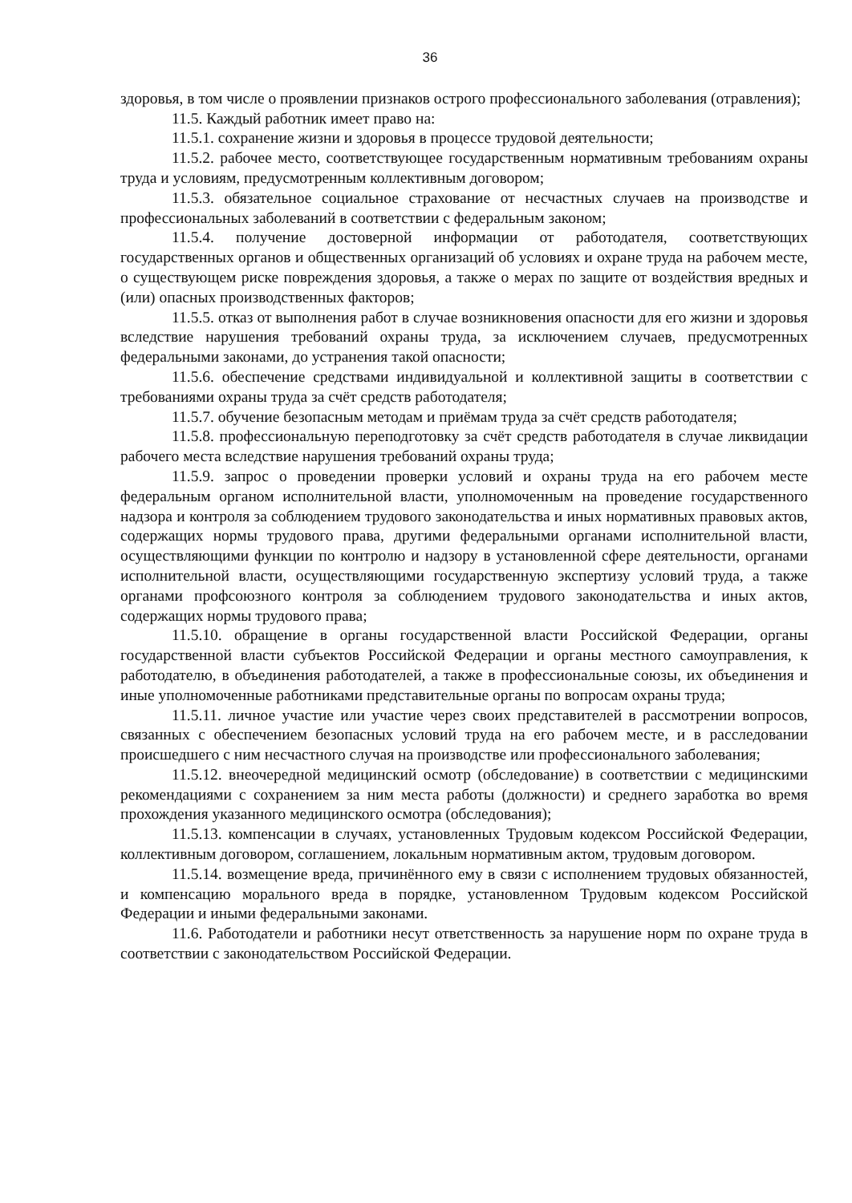36
здоровья, в том числе о проявлении признаков острого профессионального заболевания (отравления);
11.5. Каждый работник имеет право на:
11.5.1. сохранение жизни и здоровья в процессе трудовой деятельности;
11.5.2. рабочее место, соответствующее государственным нормативным требованиям охраны труда и условиям, предусмотренным коллективным договором;
11.5.3. обязательное социальное страхование от несчастных случаев на производстве и профессиональных заболеваний в соответствии с федеральным законом;
11.5.4. получение достоверной информации от работодателя, соответствующих государственных органов и общественных организаций об условиях и охране труда на рабочем месте, о существующем риске повреждения здоровья, а также о мерах по защите от воздействия вредных и (или) опасных производственных факторов;
11.5.5. отказ от выполнения работ в случае возникновения опасности для его жизни и здоровья вследствие нарушения требований охраны труда, за исключением случаев, предусмотренных федеральными законами, до устранения такой опасности;
11.5.6. обеспечение средствами индивидуальной и коллективной защиты в соответствии с требованиями охраны труда за счёт средств работодателя;
11.5.7. обучение безопасным методам и приёмам труда за счёт средств работодателя;
11.5.8. профессиональную переподготовку за счёт средств работодателя в случае ликвидации рабочего места вследствие нарушения требований охраны труда;
11.5.9. запрос о проведении проверки условий и охраны труда на его рабочем месте федеральным органом исполнительной власти, уполномоченным на проведение государственного надзора и контроля за соблюдением трудового законодательства и иных нормативных правовых актов, содержащих нормы трудового права, другими федеральными органами исполнительной власти, осуществляющими функции по контролю и надзору в установленной сфере деятельности, органами исполнительной власти, осуществляющими государственную экспертизу условий труда, а также органами профсоюзного контроля за соблюдением трудового законодательства и иных актов, содержащих нормы трудового права;
11.5.10. обращение в органы государственной власти Российской Федерации, органы государственной власти субъектов Российской Федерации и органы местного самоуправления, к работодателю, в объединения работодателей, а также в профессиональные союзы, их объединения и иные уполномоченные работниками представительные органы по вопросам охраны труда;
11.5.11. личное участие или участие через своих представителей в рассмотрении вопросов, связанных с обеспечением безопасных условий труда на его рабочем месте, и в расследовании происшедшего с ним несчастного случая на производстве или профессионального заболевания;
11.5.12. внеочередной медицинский осмотр (обследование) в соответствии с медицинскими рекомендациями с сохранением за ним места работы (должности) и среднего заработка во время прохождения указанного медицинского осмотра (обследования);
11.5.13. компенсации в случаях, установленных Трудовым кодексом Российской Федерации, коллективным договором, соглашением, локальным нормативным актом, трудовым договором.
11.5.14. возмещение вреда, причинённого ему в связи с исполнением трудовых обязанностей, и компенсацию морального вреда в порядке, установленном Трудовым кодексом Российской Федерации и иными федеральными законами.
11.6. Работодатели и работники несут ответственность за нарушение норм по охране труда в соответствии с законодательством Российской Федерации.